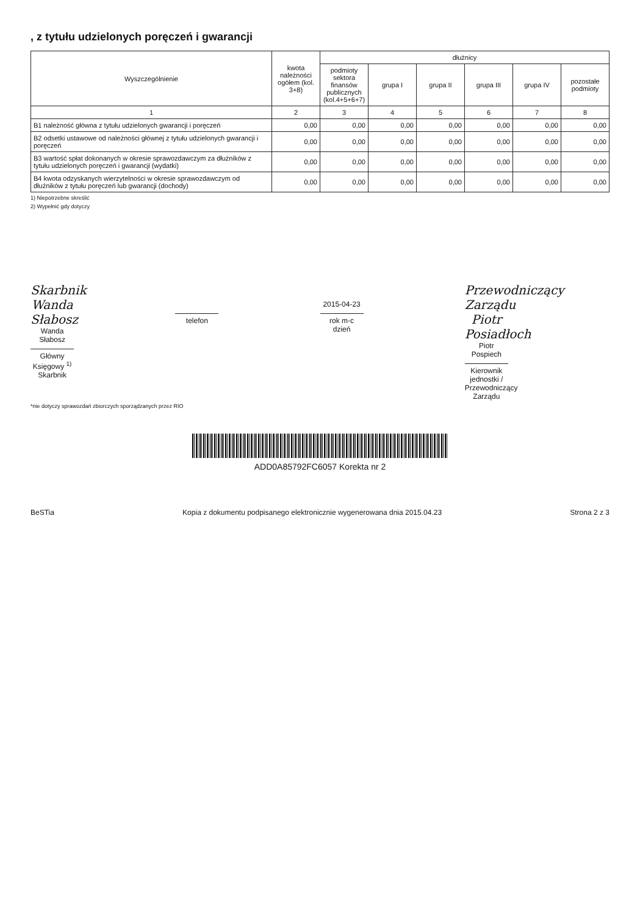, z tytułu udzielonych poręczeń i gwarancji
| Wyszczególnienie | kwota należności ogółem (kol. 3+8) | dłużnicy | | | | | |
| --- | --- | --- | --- | --- | --- | --- | --- |
| | | podmioty sektora finansów publicznych (kol.4+5+6+7) | grupa I | grupa II | grupa III | grupa IV | pozostałe podmioty |
| 1 | 2 | 3 | 4 | 5 | 6 | 7 | 8 |
| B1 należność główna z tytułu udzielonych gwarancji i poręczeń | 0,00 | 0,00 | 0,00 | 0,00 | 0,00 | 0,00 | 0,00 |
| B2 odsetki ustawowe od należności głównej z tytułu udzielonych gwarancji i poręczeń | 0,00 | 0,00 | 0,00 | 0,00 | 0,00 | 0,00 | 0,00 |
| B3 wartość spłat dokonanych w okresie sprawozdawczym za dłużników z tytułu udzielonych poręczeń i gwarancji (wydatki) | 0,00 | 0,00 | 0,00 | 0,00 | 0,00 | 0,00 | 0,00 |
| B4 kwota odzyskanych wierzytelności w okresie sprawozdawczym od dłużników z tytułu poręczeń lub gwarancji (dochody) | 0,00 | 0,00 | 0,00 | 0,00 | 0,00 | 0,00 | 0,00 |
1) Niepotrzebne skreślić
2) Wypełnić gdy dotyczy
Skarbnik
Wanda Słabosz
Wanda Słabosz
Główny Księgowy <sup>1)</sup> Skarbnik
telefon
2015-04-23
rok m-c dzień
Przewodniczący Zarządu
Piotr Posiadłoch
Piotr Pospiech
Kierownik jednostki / Przewodniczący Zarządu
*nie dotyczy sprawozdań zbiorczych sporządzanych przez RIO
ADD0A85792FC6057 Korekta nr 2
BeSTia Kopia z dokumentu podpisanego elektronicznie wygenerowana dnia 2015.04.23 Strona 2 z 3